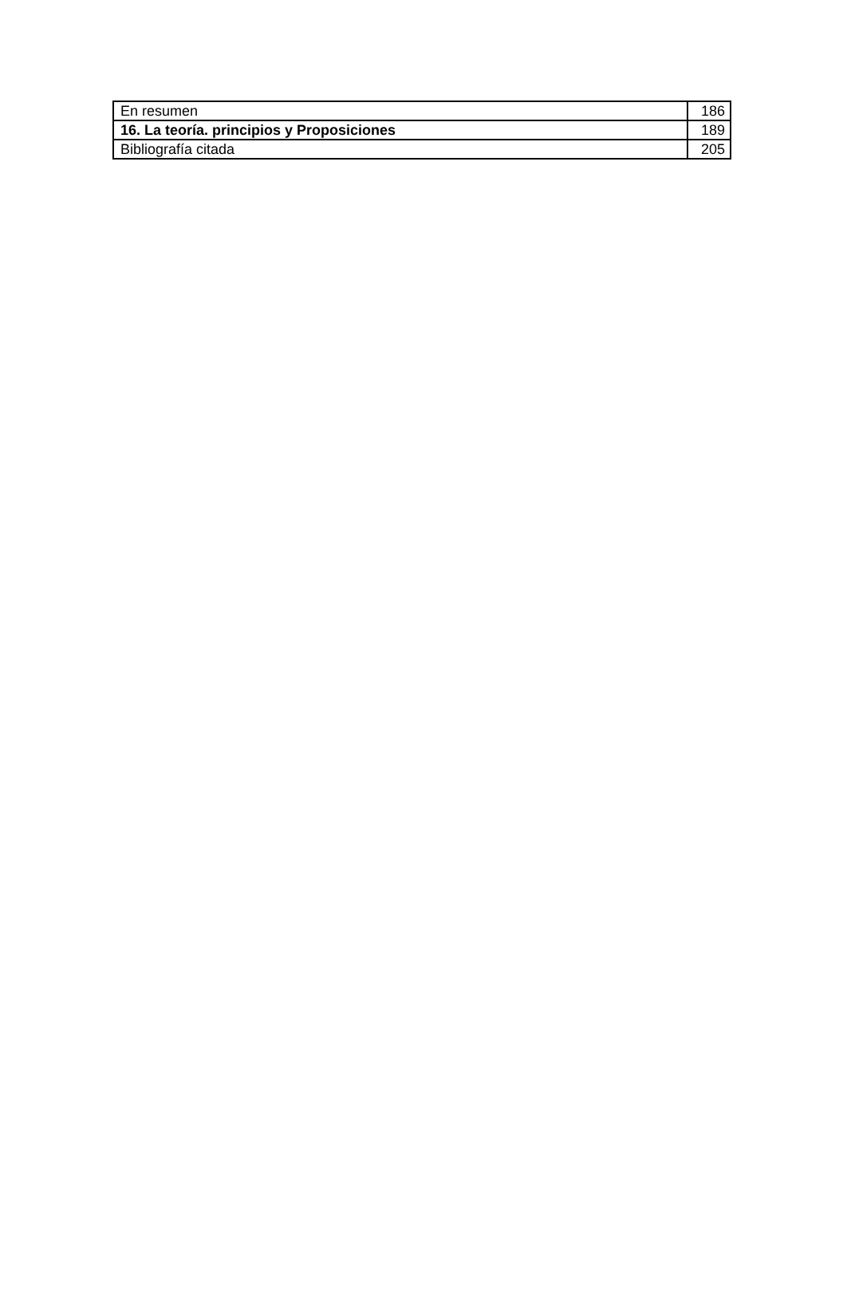| En resumen | 186 |
| 16. La teoría. principios y Proposiciones | 189 |
| Bibliografía citada | 205 |